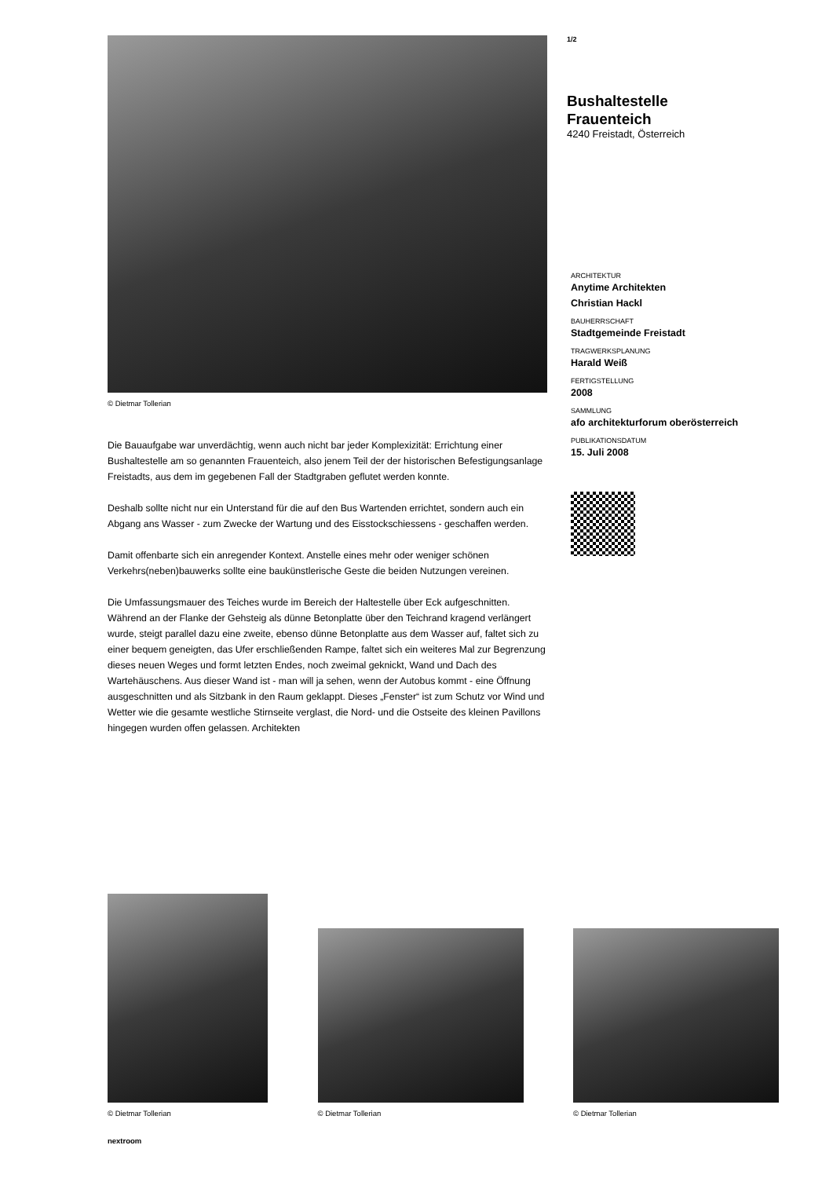© Dietmar Tollerian
Die Bauaufgabe war unverdächtig, wenn auch nicht bar jeder Komplexizität: Errichtung einer Bushaltestelle am so genannten Frauenteich, also jenem Teil der der historischen Befestigungsanlage Freistadts, aus dem im gegebenen Fall der Stadtgraben geflutet werden konnte.
Deshalb sollte nicht nur ein Unterstand für die auf den Bus Wartenden errichtet, sondern auch ein Abgang ans Wasser - zum Zwecke der Wartung und des Eisstockschiessens - geschaffen werden.
Damit offenbarte sich ein anregender Kontext. Anstelle eines mehr oder weniger schönen Verkehrs(neben)bauwerks sollte eine baukünstlerische Geste die beiden Nutzungen vereinen.
Die Umfassungsmauer des Teiches wurde im Bereich der Haltestelle über Eck aufgeschnitten. Während an der Flanke der Gehsteig als dünne Betonplatte über den Teichrand kragend verlängert wurde, steigt parallel dazu eine zweite, ebenso dünne Betonplatte aus dem Wasser auf, faltet sich zu einer bequem geneigten, das Ufer erschließenden Rampe, faltet sich ein weiteres Mal zur Begrenzung dieses neuen Weges und formt letzten Endes, noch zweimal geknickt, Wand und Dach des Wartehäuschens. Aus dieser Wand ist - man will ja sehen, wenn der Autobus kommt - eine Öffnung ausgeschnitten und als Sitzbank in den Raum geklappt. Dieses „Fenster“ ist zum Schutz vor Wind und Wetter wie die gesamte westliche Stirnseite verglast, die Nord- und die Ostseite des kleinen Pavillons hingegen wurden offen gelassen. Architekten
1/2
Bushaltestelle
Frauenteich
4240 Freistadt, Österreich
ARCHITEKTUR
Anytime Architekten
Christian Hackl
BAUHERRSCHAFT
Stadtgemeinde Freistadt
TRAGWERKSPLANUNG
Harald Weiß
FERTIGSTELLUNG
2008
SAMMLUNG
afo architekturforum oberösterreich
PUBLIKATIONSDATUM
15. Juli 2008
© Dietmar Tollerian
© Dietmar Tollerian
© Dietmar Tollerian
nextroom